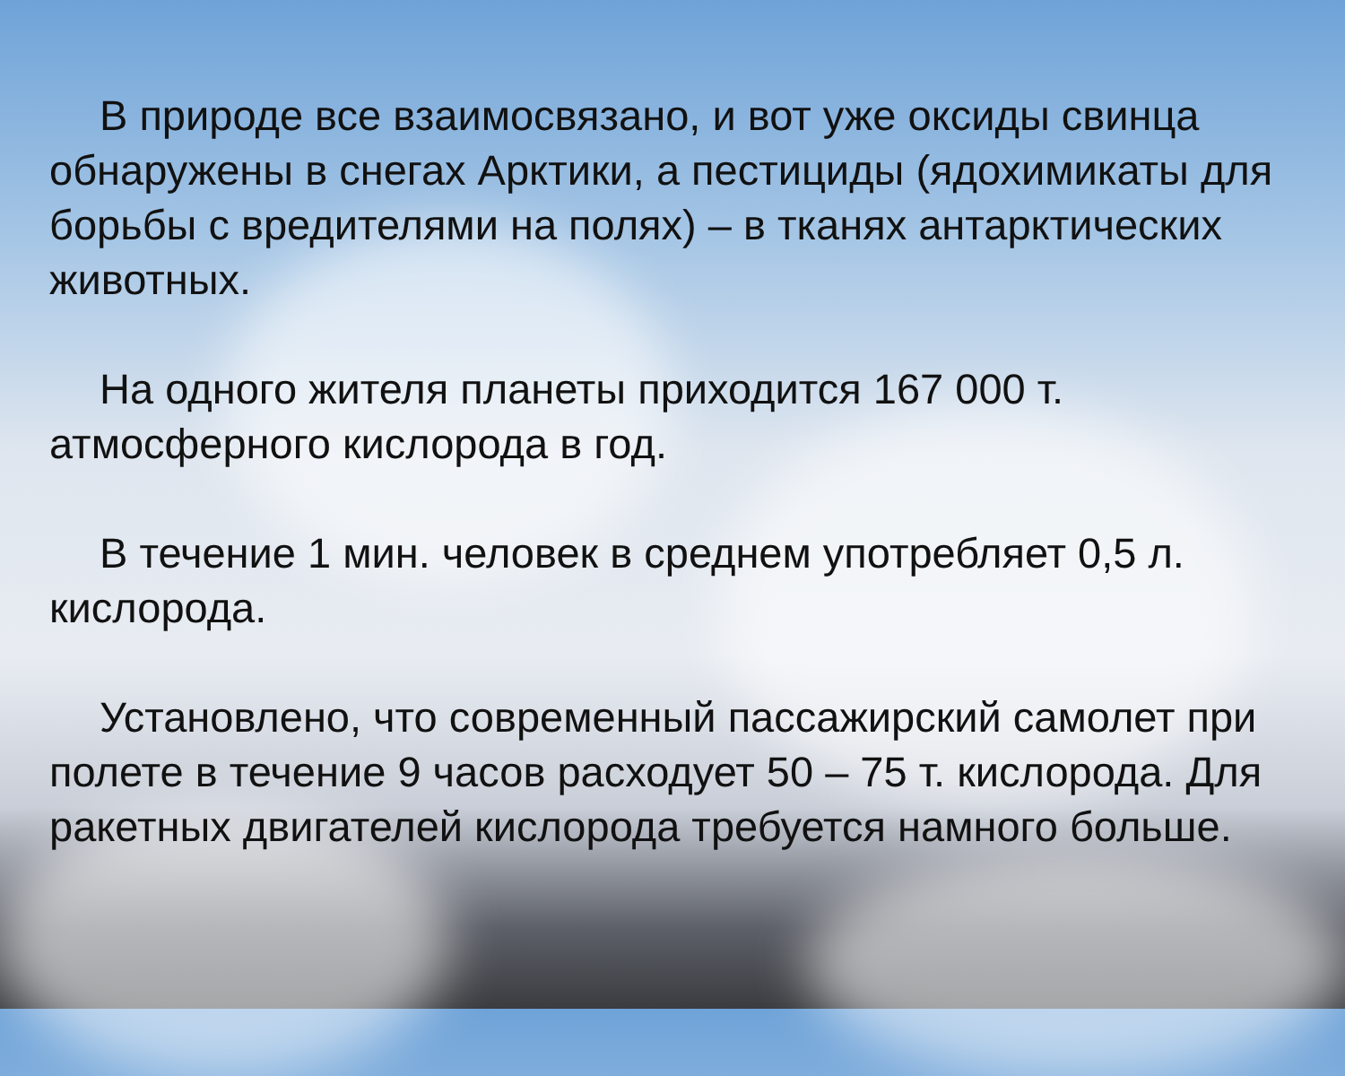В природе все взаимосвязано, и вот уже оксиды свинца обнаружены в снегах Арктики, а пестициды (ядохимикаты для борьбы с вредителями на полях) – в тканях антарктических животных.
На одного жителя планеты приходится 167 000 т. атмосферного кислорода в год.
В течение 1 мин. человек в среднем употребляет 0,5 л. кислорода.
Установлено, что современный пассажирский самолет при полете в течение 9 часов расходует 50 – 75 т. кислорода. Для ракетных двигателей кислорода требуется намного больше.